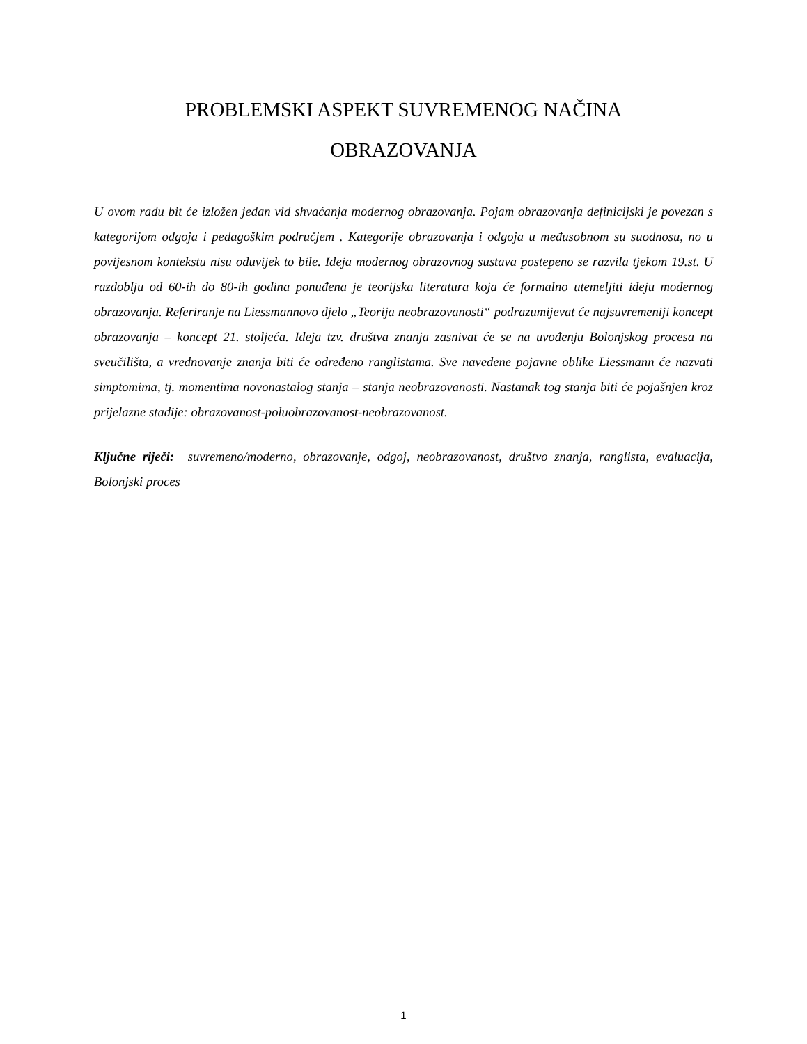PROBLEMSKI ASPEKT SUVREMENOG NAČINA
OBRAZOVANJA
U ovom radu bit će izložen jedan vid shvaćanja modernog obrazovanja. Pojam obrazovanja definicijski je povezan s kategorijom odgoja i pedagoškim područjem . Kategorije obrazovanja i odgoja u međusobnom su suodnosu, no u povijesnom kontekstu nisu oduvijek to bile. Ideja modernog obrazovnog sustava postepeno se razvila tjekom 19.st. U razdoblju od 60-ih do 80-ih godina ponuđena je teorijska literatura koja će formalno utemeljiti ideju modernog obrazovanja. Referiranje na Liessmannovo djelo „Teorija neobrazovanosti“ podrazumijevat će najsuvremeniji koncept obrazovanja – koncept 21. stoljeća. Ideja tzv. društva znanja zasnivat će se na uvođenju Bolonjskog procesa na sveučilišta, a vrednovanje znanja biti će određeno ranglistama. Sve navedene pojavne oblike Liessmann će nazvati simptomima, tj. momentima novonastalog stanja – stanja neobrazovanosti. Nastanak tog stanja biti će pojašnjen kroz prijelazne stadije: obrazovanost-poluobrazovanost-neobrazovanost.
Ključne riječi: suvremeno/moderno, obrazovanje, odgoj, neobrazovanost, društvo znanja, ranglista, evaluacija, Bolonjski proces
1